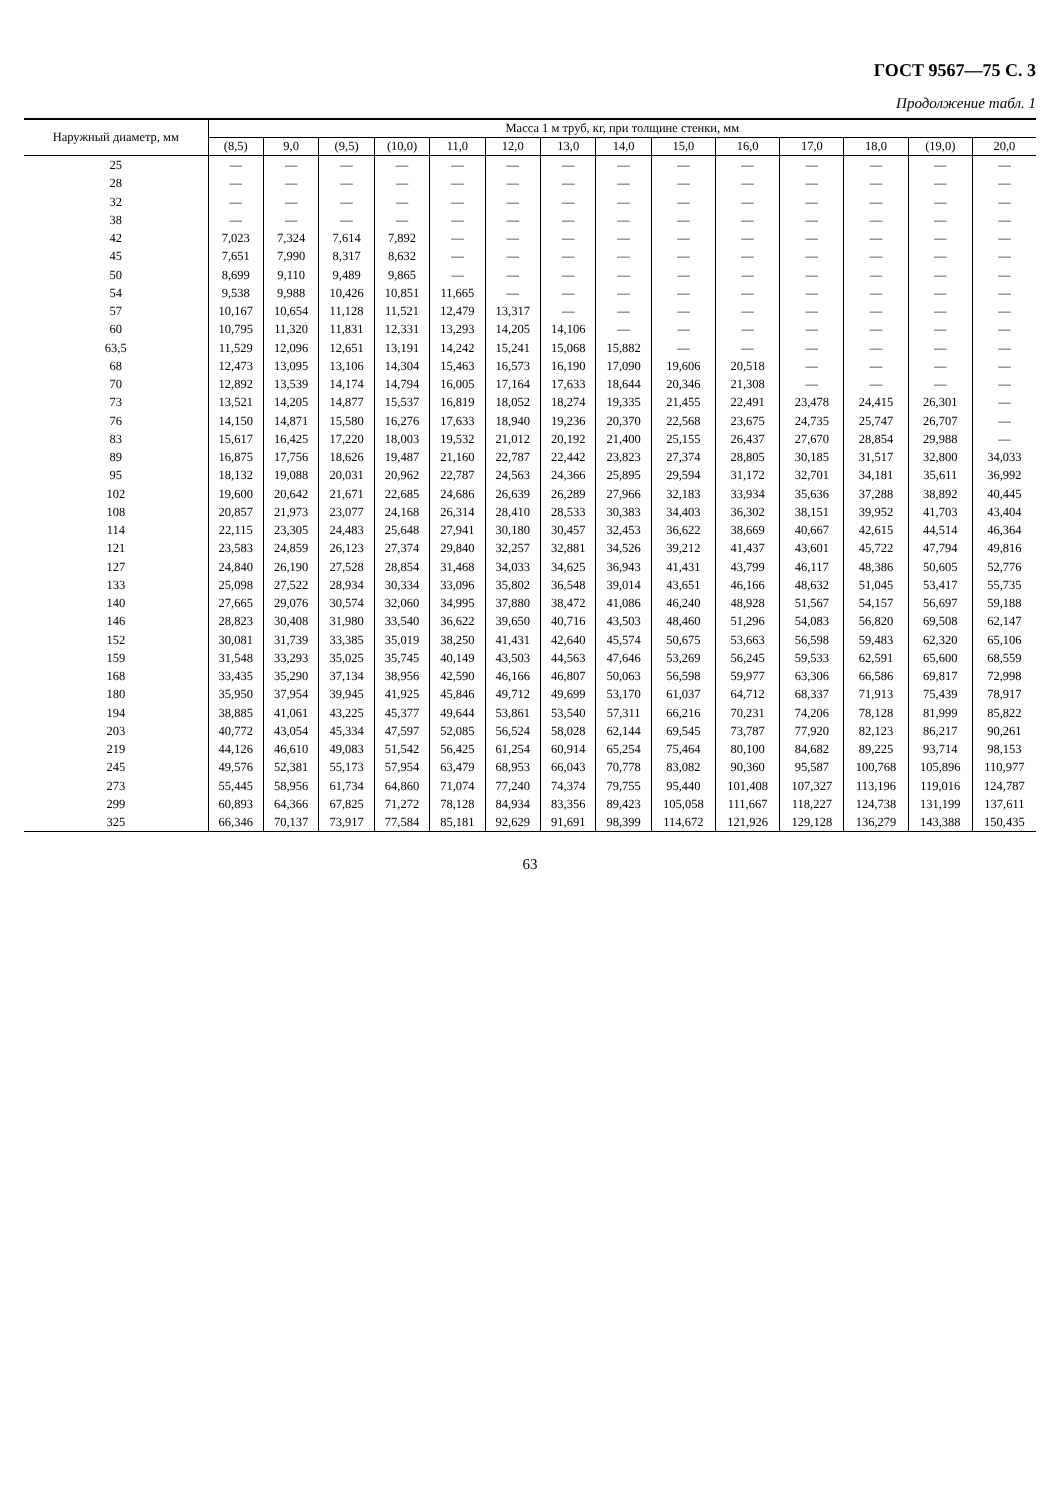ГОСТ 9567—75 С. 3
Продолжение табл. 1
| Наружный диаметр, мм | Масса 1 м труб, кг, при толщине стенки, мм | | | | | | | | | | | | | |
| --- | --- | --- | --- | --- | --- | --- | --- | --- | --- | --- | --- | --- | --- | --- |
| | (8,5) | 9,0 | (9,5) | (10,0) | 11,0 | 12,0 | 13,0 | 14,0 | 15,0 | 16,0 | 17,0 | 18,0 | (19,0) | 20,0 |
| 25 | — | — | — | — | — | — | — | — | — | — | — | — | — | — |
| 28 | — | — | — | — | — | — | — | — | — | — | — | — | — | — |
| 32 | — | — | — | — | — | — | — | — | — | — | — | — | — | — |
| 38 | — | — | — | — | — | — | — | — | — | — | — | — | — | — |
| 42 | 7,023 | 7,324 | 7,614 | 7,892 | — | — | — | — | — | — | — | — | — | — |
| 45 | 7,651 | 7,990 | 8,317 | 8,632 | — | — | — | — | — | — | — | — | — | — |
| 50 | 8,699 | 9,110 | 9,489 | 9,865 | — | — | — | — | — | — | — | — | — | — |
| 54 | 9,538 | 9,988 | 10,426 | 10,851 | 11,665 | — | — | — | — | — | — | — | — | — |
| 57 | 10,167 | 10,654 | 11,128 | 11,521 | 12,479 | 13,317 | — | — | — | — | — | — | — | — |
| 60 | 10,795 | 11,320 | 11,831 | 12,331 | 13,293 | 14,205 | 14,106 | — | — | — | — | — | — | — |
| 63,5 | 11,529 | 12,096 | 12,651 | 13,191 | 14,242 | 15,241 | 15,068 | 15,882 | — | — | — | — | — | — |
| 68 | 12,473 | 13,095 | 13,106 | 14,304 | 15,463 | 16,573 | 16,190 | 17,090 | 19,606 | 20,518 | — | — | — | — |
| 70 | 12,892 | 13,539 | 14,174 | 14,794 | 16,005 | 17,164 | 17,633 | 18,644 | 20,346 | 21,308 | — | — | — | — |
| 73 | 13,521 | 14,205 | 14,877 | 15,537 | 16,819 | 18,052 | 18,274 | 19,335 | 21,455 | 22,491 | 23,478 | 24,415 | 26,301 | — |
| 76 | 14,150 | 14,871 | 15,580 | 16,276 | 17,633 | 18,940 | 19,236 | 20,370 | 22,568 | 23,675 | 24,735 | 25,747 | 26,707 | — |
| 83 | 15,617 | 16,425 | 17,220 | 18,003 | 19,532 | 21,012 | 20,192 | 21,400 | 25,155 | 26,437 | 27,670 | 28,854 | 29,988 | — |
| 89 | 16,875 | 17,756 | 18,626 | 19,487 | 21,160 | 22,787 | 22,442 | 23,823 | 27,374 | 28,805 | 30,185 | 31,517 | 32,800 | 34,033 |
| 95 | 18,132 | 19,088 | 20,031 | 20,962 | 22,787 | 24,563 | 24,366 | 25,895 | 29,594 | 31,172 | 32,701 | 34,181 | 35,611 | 36,992 |
| 102 | 19,600 | 20,642 | 21,671 | 22,685 | 24,686 | 26,639 | 26,289 | 27,966 | 32,183 | 33,934 | 35,636 | 37,288 | 38,892 | 40,445 |
| 108 | 20,857 | 21,973 | 23,077 | 24,168 | 26,314 | 28,410 | 28,533 | 30,383 | 34,403 | 36,302 | 38,151 | 39,952 | 41,703 | 43,404 |
| 114 | 22,115 | 23,305 | 24,483 | 25,648 | 27,941 | 30,180 | 30,457 | 32,453 | 36,622 | 38,669 | 40,667 | 42,615 | 44,514 | 46,364 |
| 121 | 23,583 | 24,859 | 26,123 | 27,374 | 29,840 | 32,257 | 32,881 | 34,526 | 39,212 | 41,437 | 43,601 | 45,722 | 47,794 | 49,816 |
| 127 | 24,840 | 26,190 | 27,528 | 28,854 | 31,468 | 34,033 | 34,625 | 36,943 | 41,431 | 43,799 | 46,117 | 48,386 | 50,605 | 52,776 |
| 133 | 25,098 | 27,522 | 28,934 | 30,334 | 33,096 | 35,802 | 36,548 | 39,014 | 43,651 | 46,166 | 48,632 | 51,045 | 53,417 | 55,735 |
| 140 | 27,665 | 29,076 | 30,574 | 32,060 | 34,995 | 37,880 | 38,472 | 41,086 | 46,240 | 48,928 | 51,567 | 54,157 | 56,697 | 59,188 |
| 146 | 28,823 | 30,408 | 31,980 | 33,540 | 36,622 | 39,650 | 40,716 | 43,503 | 48,460 | 51,296 | 54,083 | 56,820 | 69,508 | 62,147 |
| 152 | 30,081 | 31,739 | 33,385 | 35,019 | 38,250 | 41,431 | 42,640 | 45,574 | 50,675 | 53,663 | 56,598 | 59,483 | 62,320 | 65,106 |
| 159 | 31,548 | 33,293 | 35,025 | 35,745 | 40,149 | 43,503 | 44,563 | 47,646 | 53,269 | 56,245 | 59,533 | 62,591 | 65,600 | 68,559 |
| 168 | 33,435 | 35,290 | 37,134 | 38,956 | 42,590 | 46,166 | 46,807 | 50,063 | 56,598 | 59,977 | 63,306 | 66,586 | 69,817 | 72,998 |
| 180 | 35,950 | 37,954 | 39,945 | 41,925 | 45,846 | 49,712 | 49,699 | 53,170 | 61,037 | 64,712 | 68,337 | 71,913 | 75,439 | 78,917 |
| 194 | 38,885 | 41,061 | 43,225 | 45,377 | 49,644 | 53,861 | 53,540 | 57,311 | 66,216 | 70,231 | 74,206 | 78,128 | 81,999 | 85,822 |
| 203 | 40,772 | 43,054 | 45,334 | 47,597 | 52,085 | 56,524 | 58,028 | 62,144 | 69,545 | 73,787 | 77,920 | 82,123 | 86,217 | 90,261 |
| 219 | 44,126 | 46,610 | 49,083 | 51,542 | 56,425 | 61,254 | 60,914 | 65,254 | 75,464 | 80,100 | 84,682 | 89,225 | 93,714 | 98,153 |
| 245 | 49,576 | 52,381 | 55,173 | 57,954 | 63,479 | 68,953 | 66,043 | 70,778 | 83,082 | 90,360 | 95,587 | 100,768 | 105,896 | 110,977 |
| 273 | 55,445 | 58,956 | 61,734 | 64,860 | 71,074 | 77,240 | 74,374 | 79,755 | 95,440 | 101,408 | 107,327 | 113,196 | 119,016 | 124,787 |
| 299 | 60,893 | 64,366 | 67,825 | 71,272 | 78,128 | 84,934 | 83,356 | 89,423 | 105,058 | 111,667 | 118,227 | 124,738 | 131,199 | 137,611 |
| 325 | 66,346 | 70,137 | 73,917 | 77,584 | 85,181 | 92,629 | 91,691 | 98,399 | 114,672 | 121,926 | 129,128 | 136,279 | 143,388 | 150,435 |
63